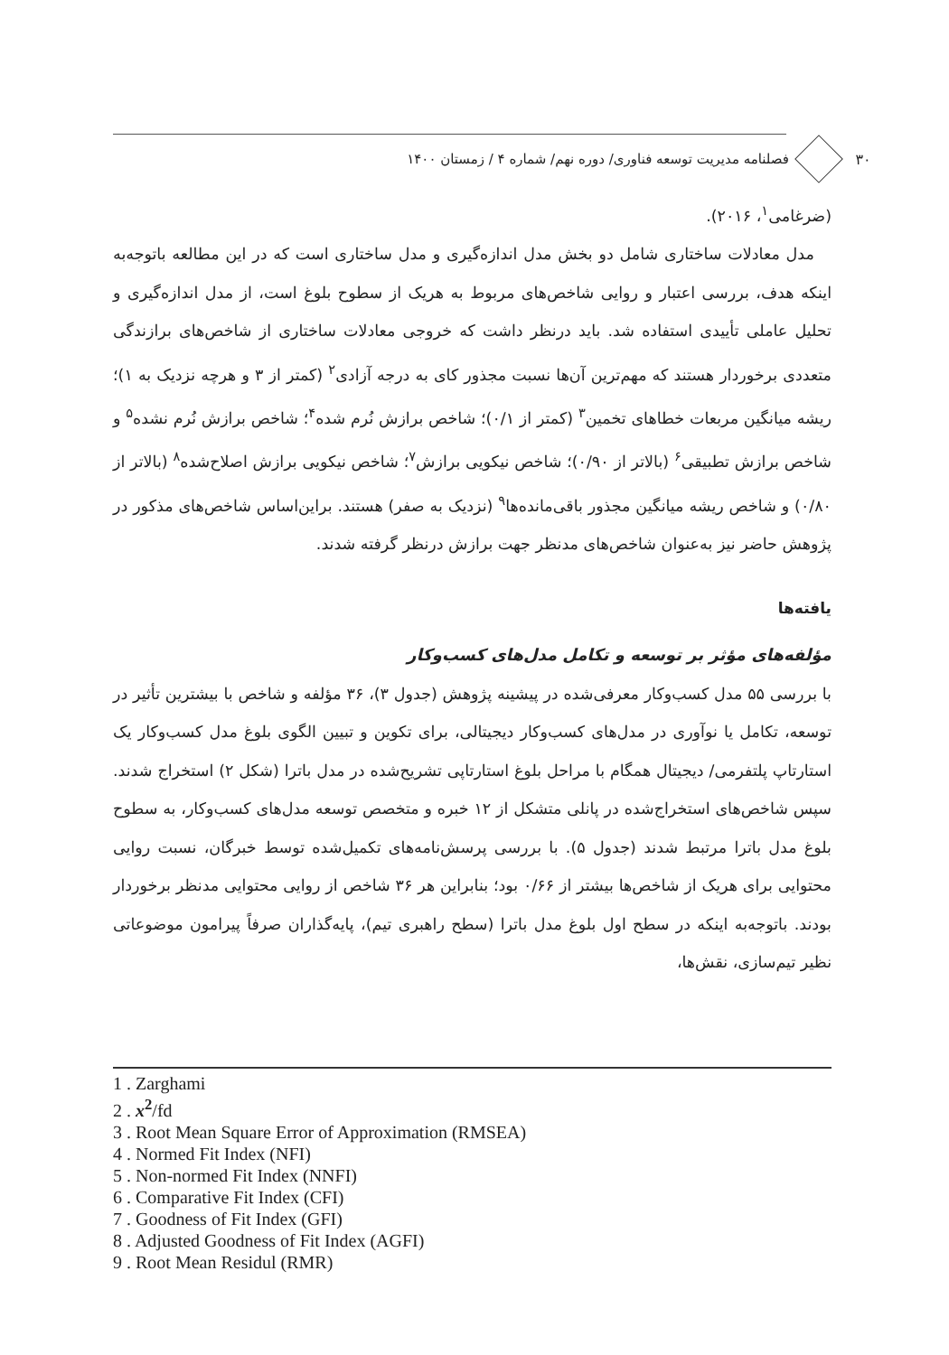۳۰ فصلنامه مدیریت توسعه فناوری/ دوره نهم/ شماره ۴ / زمستان ۱۴۰۰
(ضرغامی<sup>۱</sup>، ۲۰۱۶).
مدل معادلات ساختاری شامل دو بخش مدل اندازه‌گیری و مدل ساختاری است که در این مطالعه باتوجه‌به اینکه هدف، بررسی اعتبار و روایی شاخص‌های مربوط به هریک از سطوح بلوغ است، از مدل اندازه‌گیری و تحلیل عاملی تأییدی استفاده شد. باید درنظر داشت که خروجی معادلات ساختاری از شاخص‌های برازندگی متعددی برخوردار هستند که مهم‌ترین آن‌ها نسبت مجذور کای به درجه آزادی<sup>۲</sup> (کمتر از ۳ و هرچه نزدیک به ۱)؛ ریشه میانگین مربعات خطاهای تخمین<sup>۳</sup> (کمتر از ۰/۱)؛ شاخص برازش نُرم شده<sup>۴</sup>؛ شاخص برازش نُرم نشده<sup>۵</sup> و شاخص برازش تطبیقی<sup>۶</sup> (بالاتر از ۰/۹۰)؛ شاخص نیکویی برازش<sup>۷</sup>؛ شاخص نیکویی برازش اصلاح‌شده<sup>۸</sup> (بالاتر از ۰/۸۰) و شاخص ریشه میانگین مجذور باقی‌مانده‌ها<sup>۹</sup> (نزدیک به صفر) هستند. براین‌اساس شاخص‌های مذکور در پژوهش حاضر نیز به‌عنوان شاخص‌های مدنظر جهت برازش درنظر گرفته شدند.
یافته‌ها
مؤلفه‌های مؤثر بر توسعه و تکامل مدل‌های کسب‌وکار
با بررسی ۵۵ مدل کسب‌وکار معرفی‌شده در پیشینه پژوهش (جدول ۳)، ۳۶ مؤلفه و شاخص با بیشترین تأثیر در توسعه، تکامل یا نوآوری در مدل‌های کسب‌وکار دیجیتالی، برای تکوین و تبیین الگوی بلوغ مدل کسب‌وکار یک استارتاپ پلتفرمی/ دیجیتال همگام با مراحل بلوغ استارتاپی تشریح‌شده در مدل باترا (شکل ۲) استخراج شدند. سپس شاخص‌های استخراج‌شده در پانلی متشکل از ۱۲ خبره و متخصص توسعه مدل‌های کسب‌وکار، به سطوح بلوغ مدل باترا مرتبط شدند (جدول ۵). با بررسی پرسش‌نامه‌های تکمیل‌شده توسط خبرگان، نسبت روایی محتوایی برای هریک از شاخص‌ها بیشتر از ۰/۶۶ بود؛ بنابراین هر ۳۶ شاخص از روایی محتوایی مدنظر برخوردار بودند. باتوجه‌به اینکه در سطح اول بلوغ مدل باترا (سطح راهبری تیم)، پایه‌گذاران صرفاً پیرامون موضوعاتی نظیر تیم‌سازی، نقش‌ها،
1 . Zarghami
2 . x<sup>2</sup>/fd
3 . Root Mean Square Error of Approximation (RMSEA)
4 . Normed Fit Index (NFI)
5 . Non-normed Fit Index (NNFI)
6 . Comparative Fit Index (CFI)
7 . Goodness of Fit Index (GFI)
8 . Adjusted Goodness of Fit Index (AGFI)
9 . Root Mean Residul (RMR)